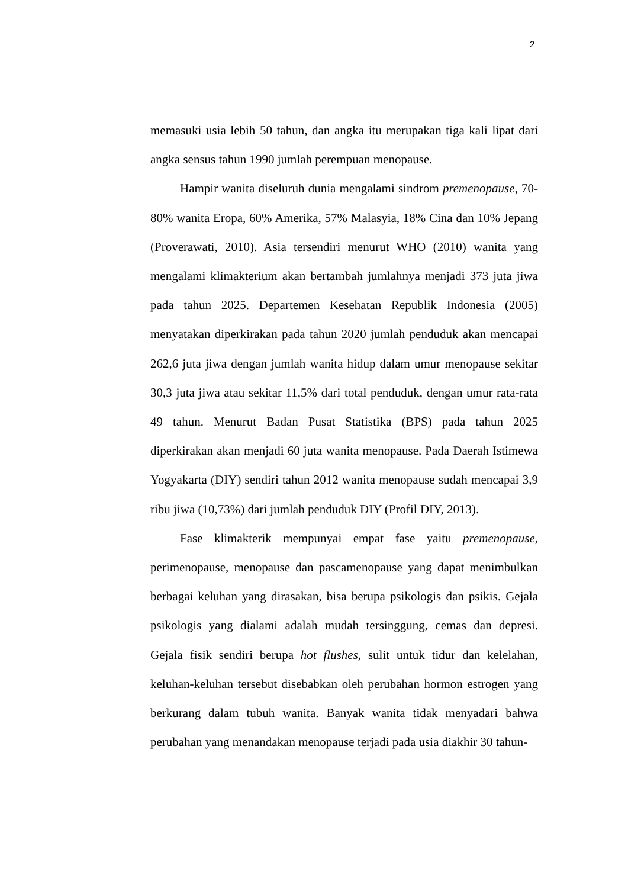2
memasuki usia lebih 50 tahun, dan angka itu merupakan tiga kali lipat dari angka sensus tahun 1990 jumlah perempuan menopause.
Hampir wanita diseluruh dunia mengalami sindrom premenopause, 70-80% wanita Eropa, 60% Amerika, 57% Malasyia, 18% Cina dan 10% Jepang (Proverawati, 2010). Asia tersendiri menurut WHO (2010) wanita yang mengalami klimakterium akan bertambah jumlahnya menjadi 373 juta jiwa pada tahun 2025. Departemen Kesehatan Republik Indonesia (2005) menyatakan diperkirakan pada tahun 2020 jumlah penduduk akan mencapai 262,6 juta jiwa dengan jumlah wanita hidup dalam umur menopause sekitar 30,3 juta jiwa atau sekitar 11,5% dari total penduduk, dengan umur rata-rata 49 tahun. Menurut Badan Pusat Statistika (BPS) pada tahun 2025 diperkirakan akan menjadi 60 juta wanita menopause. Pada Daerah Istimewa Yogyakarta (DIY) sendiri tahun 2012 wanita menopause sudah mencapai 3,9 ribu jiwa (10,73%) dari jumlah penduduk DIY (Profil DIY, 2013).
Fase klimakterik mempunyai empat fase yaitu premenopause, perimenopause, menopause dan pascamenopause yang dapat menimbulkan berbagai keluhan yang dirasakan, bisa berupa psikologis dan psikis. Gejala psikologis yang dialami adalah mudah tersinggung, cemas dan depresi. Gejala fisik sendiri berupa hot flushes, sulit untuk tidur dan kelelahan, keluhan-keluhan tersebut disebabkan oleh perubahan hormon estrogen yang berkurang dalam tubuh wanita. Banyak wanita tidak menyadari bahwa perubahan yang menandakan menopause terjadi pada usia diakhir 30 tahun-